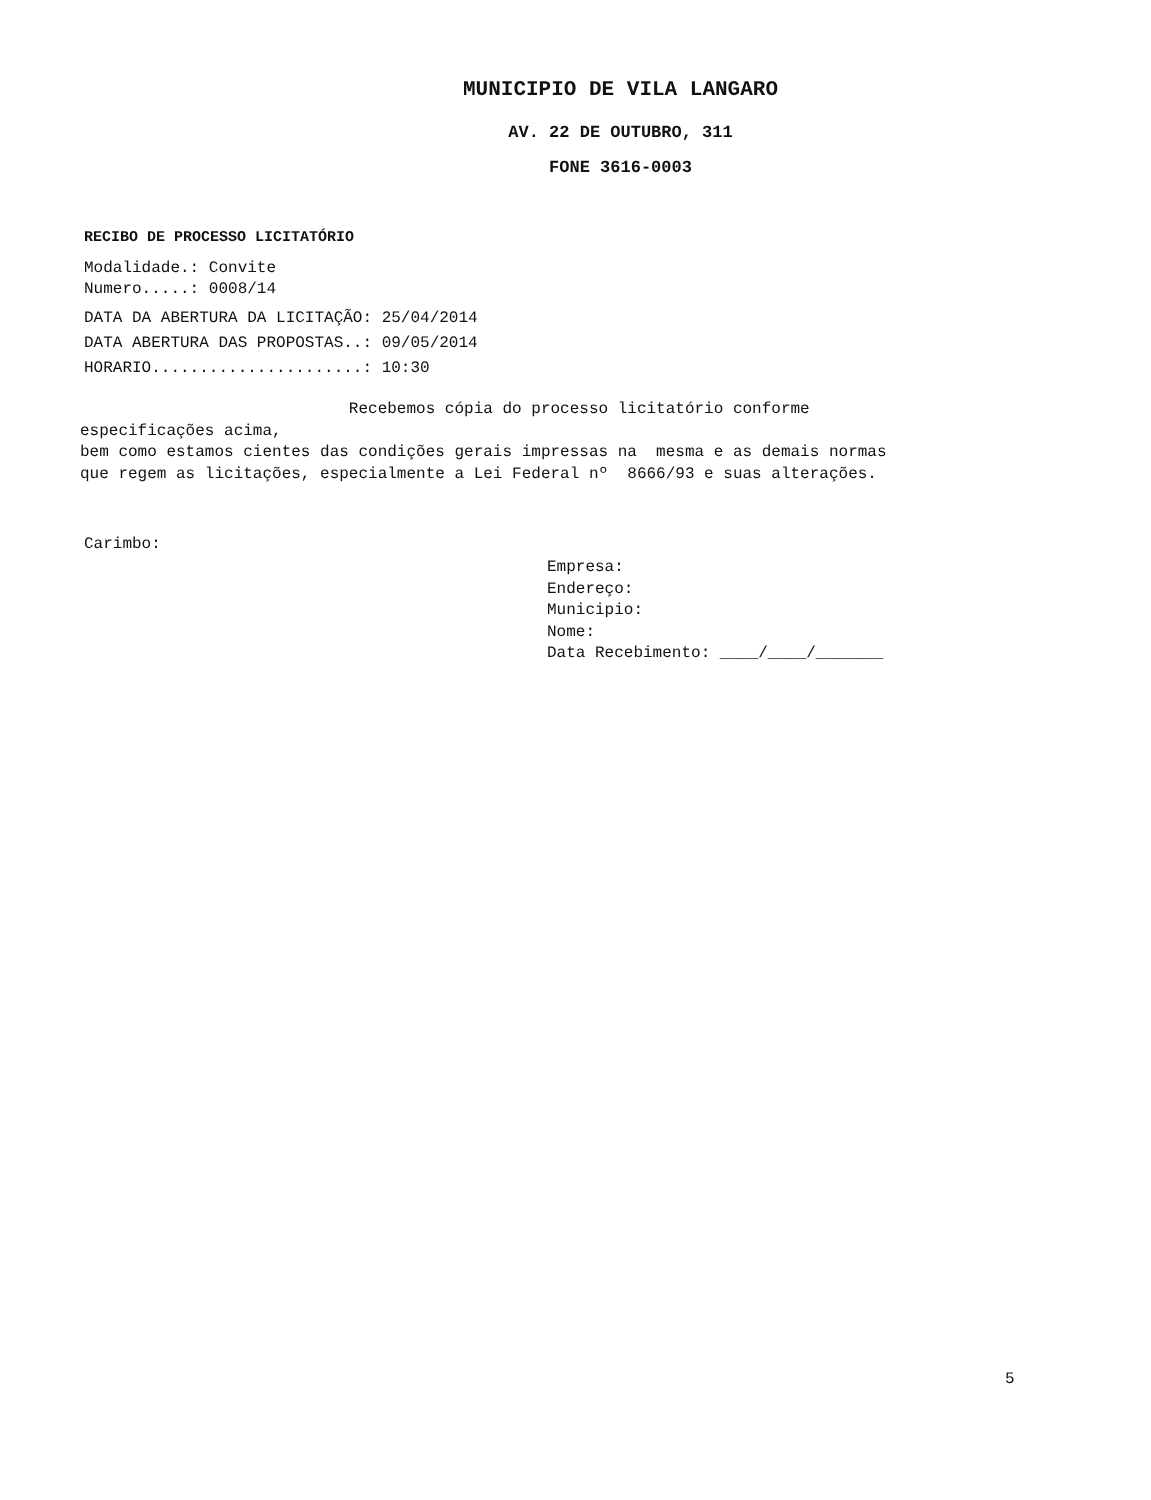MUNICIPIO DE VILA LANGARO
AV. 22 DE OUTUBRO, 311
FONE 3616-0003
RECIBO DE PROCESSO LICITATÓRIO
Modalidade.: Convite
Numero.....: 0008/14
DATA DA ABERTURA DA LICITAÇÃO: 25/04/2014
DATA ABERTURA DAS PROPOSTAS..: 09/05/2014
HORARIO......................: 10:30
Recebemos cópia do processo licitatório conforme especificações acima, bem como estamos cientes das condições gerais impressas na mesma e as demais normas que regem as licitações, especialmente a Lei Federal nº 8666/93 e suas alterações.
Carimbo:
Empresa:
Endereço:
Municipio:
Nome:
Data Recebimento: ____/____/_______
5